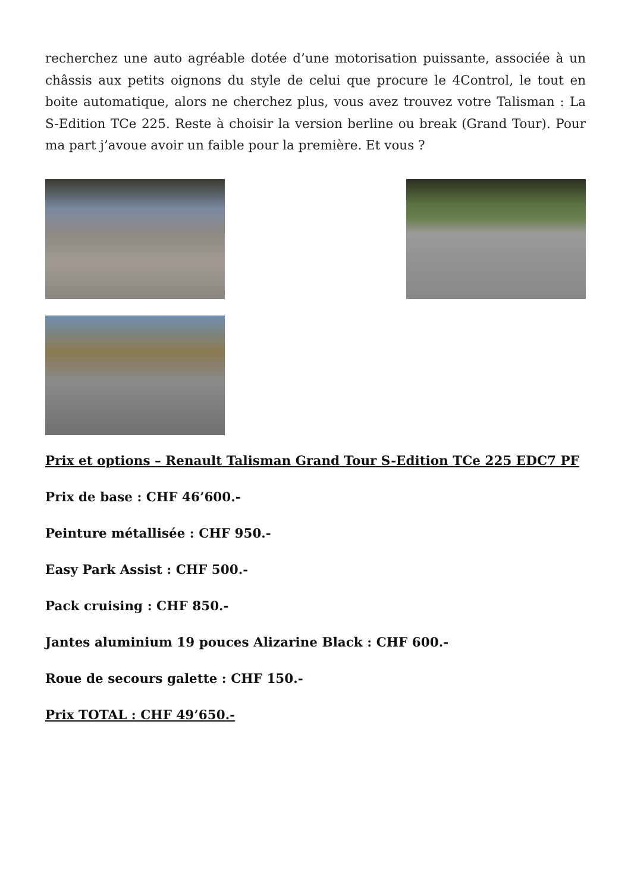recherchez une auto agréable dotée d’une motorisation puissante, associée à un châssis aux petits oignons du style de celui que procure le 4Control, le tout en boite automatique, alors ne cherchez plus, vous avez trouvez votre Talisman : La S-Edition TCe 225. Reste à choisir la version berline ou break (Grand Tour). Pour ma part j’avoue avoir un faible pour la première. Et vous ?
Prix et options – Renault Talisman Grand Tour S-Edition TCe 225 EDC7 PF
Prix de base : CHF 46’600.-
Peinture métallisée : CHF 950.-
Easy Park Assist : CHF 500.-
Pack cruising : CHF 850.-
Jantes aluminium 19 pouces Alizarine Black : CHF 600.-
Roue de secours galette : CHF 150.-
Prix TOTAL : CHF 49’650.-